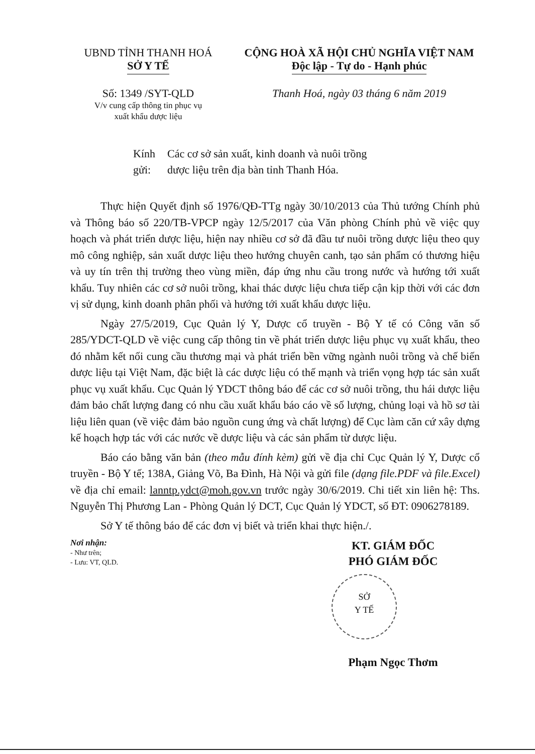UBND TỈNH THANH HOÁ
SỞ Y TẾ
Số: 1349 /SYT-QLD
V/v cung cấp thông tin phục vụ
xuất khẩu dược liệu
CỘNG HOÀ XÃ HỘI CHỦ NGHĨA VIỆT NAM
Độc lập - Tự do - Hạnh phúc
Thanh Hoá, ngày 03 tháng 6 năm 2019
Kính gửi: Các cơ sở sản xuất, kinh doanh và nuôi trồng
dược liệu trên địa bàn tỉnh Thanh Hóa.
Thực hiện Quyết định số 1976/QĐ-TTg ngày 30/10/2013 của Thủ tướng Chính phủ và Thông báo số 220/TB-VPCP ngày 12/5/2017 của Văn phòng Chính phủ về việc quy hoạch và phát triển dược liệu, hiện nay nhiều cơ sở đã đầu tư nuôi trồng dược liệu theo quy mô công nghiệp, sản xuất dược liệu theo hướng chuyên canh, tạo sản phẩm có thương hiệu và uy tín trên thị trường theo vùng miền, đáp ứng nhu cầu trong nước và hướng tới xuất khẩu. Tuy nhiên các cơ sở nuôi trồng, khai thác dược liệu chưa tiếp cận kịp thời với các đơn vị sử dụng, kinh doanh phân phối và hướng tới xuất khẩu dược liệu.
Ngày 27/5/2019, Cục Quản lý Y, Dược cổ truyền - Bộ Y tế có Công văn số 285/YDCT-QLD về việc cung cấp thông tin về phát triển dược liệu phục vụ xuất khẩu, theo đó nhằm kết nối cung cầu thương mại và phát triển bền vững ngành nuôi trồng và chế biến dược liệu tại Việt Nam, đặc biệt là các dược liệu có thế mạnh và triển vọng hợp tác sản xuất phục vụ xuất khẩu. Cục Quản lý YDCT thông báo để các cơ sở nuôi trồng, thu hái dược liệu đảm bảo chất lượng đang có nhu cầu xuất khẩu báo cáo về số lượng, chủng loại và hồ sơ tài liệu liên quan (về việc đảm bảo nguồn cung ứng và chất lượng) để Cục làm căn cứ xây dựng kế hoạch hợp tác với các nước về dược liệu và các sản phẩm từ dược liệu.
Báo cáo bằng văn bản (theo mẫu đính kèm) gửi về địa chỉ Cục Quản lý Y, Dược cổ truyền - Bộ Y tế; 138A, Giảng Võ, Ba Đình, Hà Nội và gửi file (dạng file.PDF và file.Excel) về địa chỉ email: lanntp.ydct@moh.gov.vn trước ngày 30/6/2019. Chi tiết xin liên hệ: Ths. Nguyễn Thị Phương Lan - Phòng Quản lý DCT, Cục Quản lý YDCT, số ĐT: 0906278189.
Sở Y tế thông báo để các đơn vị biết và triển khai thực hiện./.
Nơi nhận:
- Như trên;
- Lưu: VT, QLD.
KT. GIÁM ĐỐC
PHÓ GIÁM ĐỐC
SỞ
Y TẾ
Phạm Ngọc Thơm